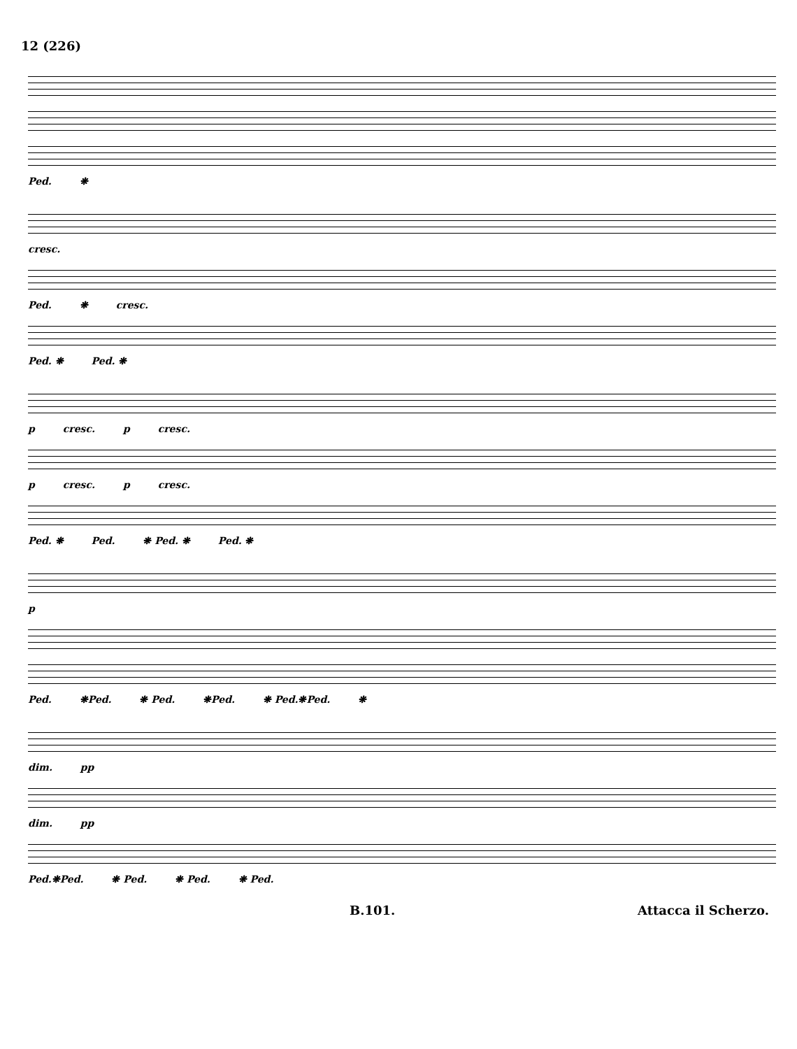12 (226)
Ped. ❋
cresc.
Ped. ❋ cresc.
Ped. ❋ Ped. ❋
p cresc. p cresc.
p cresc. p cresc.
Ped. ❋ Ped. ❋ Ped. ❋ Ped. ❋
p
Ped. ❋Ped. ❋ Ped. ❋Ped. ❋ Ped.❋Ped. ❋
dim. pp
dim. pp
Ped.❋Ped. ❋ Ped. ❋ Ped. ❋ Ped.
B.101. Attacca il Scherzo.